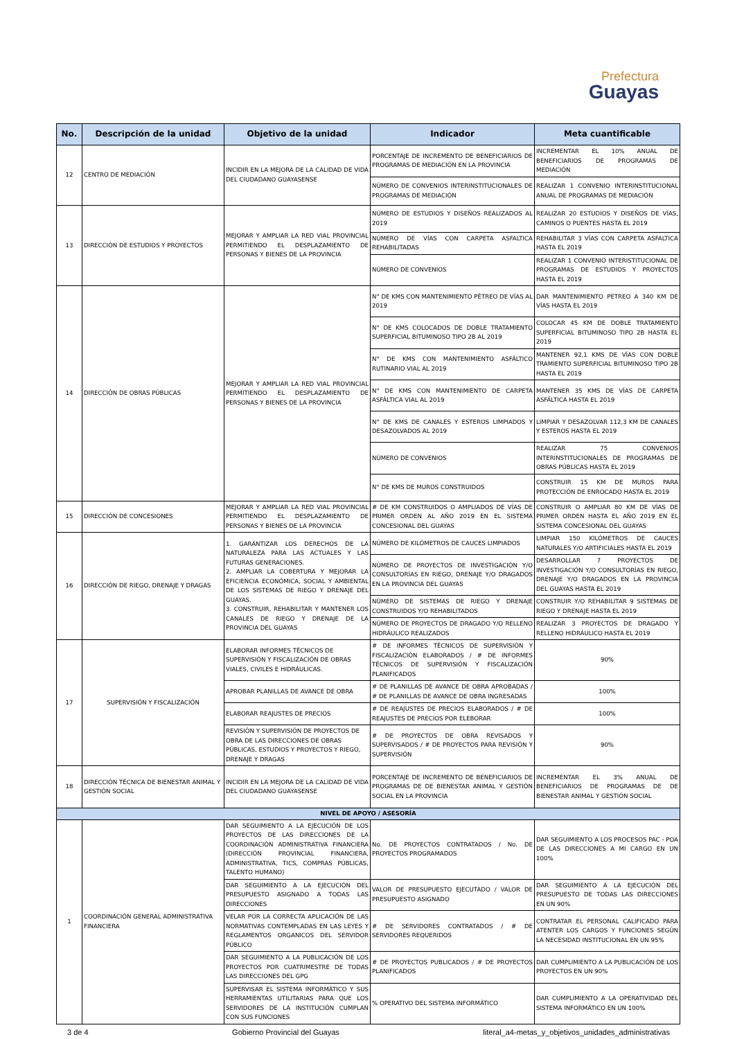Prefectura
Guayas
| No. | Descripción de la unidad | Objetivo de la unidad | Indicador | Meta cuantificable |
| --- | --- | --- | --- | --- |
| 12 | CENTRO DE MEDIACIÓN | INCIDIR EN LA MEJORA DE LA CALIDAD DE VIDA DEL CIUDADANO GUAYASENSE | PORCENTAJE DE INCREMENTO DE BENEFICIARIOS DE PROGRAMAS DE MEDIACIÓN EN LA PROVINCIA | INCREMENTAR EL 10% ANUAL DE BENEFICIARIOS DE PROGRAMAS DE MEDIACIÓN |
| | | | NÚMERO DE CONVENIOS INTERINSTITUCIONALES DE PROGRAMAS DE MEDIACIÓN | REALIZAR 1 CONVENIO INTERINSTITUCIONAL ANUAL DE PROGRAMAS DE MEDIACIÓN |
| 13 | DIRECCIÓN DE ESTUDIOS Y PROYECTOS | MEJORAR Y AMPLIAR LA RED VIAL PROVINCIAL PERMITIENDO EL DESPLAZAMIENTO DE PERSONAS Y BIENES DE LA PROVINCIA | NÚMERO DE ESTUDIOS Y DISEÑOS REALIZADOS AL 2019 | REALIZAR 20 ESTUDIOS Y DISEÑOS DE VÍAS, CAMINOS O PUENTES HASTA EL 2019 |
| | | | NÚMERO DE VÍAS CON CARPETA ASFALTICA REHABILITADAS | REHABILITAR 3 VÍAS CON CARPETA ASFALTICA HASTA EL 2019 |
| | | | NÚMERO DE CONVENIOS | REALIZAR 1 CONVENIO INTERISTITUCIONAL DE PROGRAMAS DE ESTUDIOS Y PROYECTOS HASTA EL 2019 |
| 14 | DIRECCIÓN DE OBRAS PÚBLICAS | MEJORAR Y AMPLIAR LA RED VIAL PROVINCIAL PERMITIENDO EL DESPLAZAMIENTO DE PERSONAS Y BIENES DE LA PROVINCIA | N° DE KMS CON MANTENIMIENTO PÉTREO DE VÍAS AL 2019 | DAR MANTENIMIENTO PETREO A 340 KM DE VÍAS HASTA EL 2019 |
| | | | N° DE KMS COLOCADOS DE DOBLE TRATAMIENTO SUPERFICIAL BITUMINOSO TIPO 2B AL 2019 | COLOCAR 45 KM DE DOBLE TRATAMIENTO SUPERFICIAL BITUMINOSO TIPO 2B HASTA EL 2019 |
| | | | N° DE KMS CON MANTENIMIENTO ASFÁLTICO RUTINARIO VIAL AL 2019 | MANTENER 92,1 KMS DE VÍAS CON DOBLE TRAMIENTO SUPERFICIAL BITUMINOSO TIPO 2B HASTA EL 2019 |
| | | | N° DE KMS CON MANTENIMIENTO DE CARPETA ASFÁLTICA VIAL AL 2019 | MANTENER 35 KMS DE VÍAS DE CARPETA ASFÁLTICA HASTA EL 2019 |
| | | | N° DE KMS DE CANALES Y ESTEROS LIMPIADOS Y DESAZOLVADOS AL 2019 | LIMPIAR Y DESAZOLVAR 112,3 KM DE CANALES Y ESTEROS HASTA EL 2019 |
| | | | NÚMERO DE CONVENIOS | REALIZAR 75 CONVENIOS INTERINSTITUCIONALES DE PROGRAMAS DE OBRAS PÚBLICAS HASTA EL 2019 |
| | | | N° DE KMS DE MUROS CONSTRUIDOS | CONSTRUIR 15 KM DE MUROS PARA PROTECCIÓN DE ENROCADO HASTA EL 2019 |
| 15 | DIRECCIÓN DE CONCESIONES | MEJORAR Y AMPLIAR LA RED VIAL PROVINCIAL PERMITIENDO EL DESPLAZAMIENTO DE PERSONAS Y BIENES DE LA PROVINCIA | # DE KM CONSTRUIDOS O AMPLIADOS DE VÍAS DE PRIMER ORDEN AL AÑO 2019 EN EL SISTEMA CONCESIONAL DEL GUAYAS | CONSTRUIR O AMPLIAR 80 KM DE VÍAS DE PRIMER ORDEN HASTA EL AÑO 2019 EN EL SISTEMA CONCESIONAL DEL GUAYAS |
| 16 | DIRECCIÓN DE RIEGO, DRENAJE Y DRAGAS | 1. GARANTIZAR LOS DERECHOS DE LA NATURALEZA PARA LAS ACTUALES Y LAS FUTURAS GENERACIONES. 2. AMPLIAR LA COBERTURA Y MEJORAR LA EFICIENCIA ECONÓMICA, SOCIAL Y AMBIENTAL DE LOS SISTEMAS DE RIEGO Y DRENAJE DEL GUAYAS. 3. CONSTRUIR, REHABILITAR Y MANTENER LOS CANALES DE RIEGO Y DRENAJE DE LA PROVINCIA DEL GUAYAS | NÚMERO DE KILÓMETROS DE CAUCES LIMPIADOS | LIMPIAR 150 KILÓMETROS DE CAUCES NATURALES Y/O ARTIFICIALES HASTA EL 2019 |
| | | | NÚMERO DE PROYECTOS DE INVESTIGACIÓN Y/O CONSULTORÍAS EN RIEGO, DRENAJE Y/O DRAGADOS EN LA PROVINCIA DEL GUAYAS | DESARROLLAR 7 PROYECTOS DE INVESTIGACIÓN Y/O CONSULTORÍAS EN RIEGO, DRENAJE Y/O DRAGADOS EN LA PROVINCIA DEL GUAYAS HASTA EL 2019 |
| | | | NÚMERO DE SISTEMAS DE RIEGO Y DRENAJE CONSTRUIDOS Y/O REHABILITADOS | CONSTRUIR Y/O REHABILITAR 9 SISTEMAS DE RIEGO Y DRENAJE HASTA EL 2019 |
| | | | NÚMERO DE PROYECTOS DE DRAGADO Y/O RELLENO HIDRÁULICO REALIZADOS | REALIZAR 3 PROYECTOS DE DRAGADO Y RELLENO HIDRÁULICO HASTA EL 2019 |
| 17 | SUPERVISIÓN Y FISCALIZACIÓN | ELABORAR INFORMES TÉCNICOS DE SUPERVISIÓN Y FISCALIZACIÓN DE OBRAS VIALES, CIVILES E HIDRÁULICAS. | # DE INFORMES TÉCNICOS DE SUPERVISIÓN Y FISCALIZACIÓN ELABORADOS / # DE INFORMES TÉCNICOS DE SUPERVISIÓN Y FISCALIZACIÓN PLANIFICADOS | 90% |
| | | APROBAR PLANILLAS DE AVANCE DE OBRA | # DE PLANILLAS DE AVANCE DE OBRA APROBADAS / # DE PLANILLAS DE AVANCE DE OBRA INGRESADAS | 100% |
| | | ELABORAR REAJUSTES DE PRECIOS | # DE REAJUSTES DE PRECIOS ELABORADOS / # DE REAJUSTES DE PRECIOS POR ELEBORAR | 100% |
| | | REVISIÓN Y SUPERVISIÓN DE PROYECTOS DE OBRA DE LAS DIRECCIONES DE OBRAS PÚBLICAS, ESTUDIOS Y PROYECTOS Y RIEGO, DRENAJE Y DRAGAS | # DE PROYECTOS DE OBRA REVISADOS Y SUPERVISADOS / # DE PROYECTOS PARA REVISIÓN Y SUPERVISIÓN | 90% |
| 18 | DIRECCIÓN TÉCNICA DE BIENESTAR ANIMAL Y GESTIÓN SOCIAL | INCIDIR EN LA MEJORA DE LA CALIDAD DE VIDA DEL CIUDADANO GUAYASENSE | PORCENTAJE DE INCREMENTO DE BENEFICIARIOS DE PROGRAMAS DE DE BIENESTAR ANIMAL Y GESTIÓN SOCIAL EN LA PROVINCIA | INCREMENTAR EL 3% ANUAL DE BENEFICIARIOS DE PROGRAMAS DE DE BIENESTAR ANIMAL Y GESTIÓN SOCIAL |
| NIVEL DE APOYO / ASESORÍA | | | | |
| 1 | COORDINACIÓN GENERAL ADMINISTRATIVA FINANCIERA | DAR SEGUIMIENTO A LA EJECUCIÓN DE LOS PROYECTOS DE LAS DIRECCIONES DE LA COORDINACIÓN ADMINISTRATIVA FINANCIERA (DIRECCIÓN PROVINCIAL FINANCIERA, ADMINISTRATIVA, TICS, COMPRAS PÚBLICAS, TALENTO HUMANO) | No. DE PROYECTOS CONTRATADOS / No. DE PROYECTOS PROGRAMADOS | DAR SEGUIMIENTO A LOS PROCESOS PAC - POA DE LAS DIRECCIONES A MI CARGO EN UN 100% |
| | | DAR SEGUIMIENTO A LA EJECUCIÓN DEL PRESUPUESTO ASIGNADO A TODAS LAS DIRECCIONES | VALOR DE PRESUPUESTO EJECUTADO / VALOR DE PRESUPUESTO ASIGNADO | DAR SEGUIMIENTO A LA EJECUCIÓN DEL PRESUPUESTO DE TODAS LAS DIRECCIONES EN UN 90% |
| | | VELAR POR LA CORRECTA APLICACIÓN DE LAS NORMATIVAS CONTEMPLADAS EN LAS LEYES Y REGLAMENTOS ORGANICOS DEL SERVIDOR PÚBLICO | # DE SERVIDORES CONTRATADOS / # DE SERVIDORES REQUERIDOS | CONTRATAR EL PERSONAL CALIFICADO PARA ATENTER LOS CARGOS Y FUNCIONES SEGÚN LA NECESIDAD INSTITUCIONAL EN UN 95% |
| | | DAR SEGUIMIENTO A LA PUBLICACIÓN DE LOS PROYECTOS POR CUATRIMESTRE DE TODAS LAS DIRECCIONES DEL GPG | # DE PROYECTOS PUBLICADOS / # DE PROYECTOS PLANIFICADOS | DAR CUMPLIMIENTO A LA PUBLICACIÓN DE LOS PROYECTOS EN UN 90% |
| | | SUPERVISAR EL SISTEMA INFORMÁTICO Y SUS HERRAMIENTAS UTILITARIAS PARA QUE LOS SERVIDORES DE LA INSTITUCIÓN CUMPLAN CON SUS FUNCIONES | % OPERATIVO DEL SISTEMA INFORMÁTICO | DAR CUMPLIMIENTO A LA OPERATIVIDAD DEL SISTEMA INFORMÁTICO EN UN 100% |
3 de 4 Gobierno Provincial del Guayas literal_a4-metas_y_objetivos_unidades_administrativas